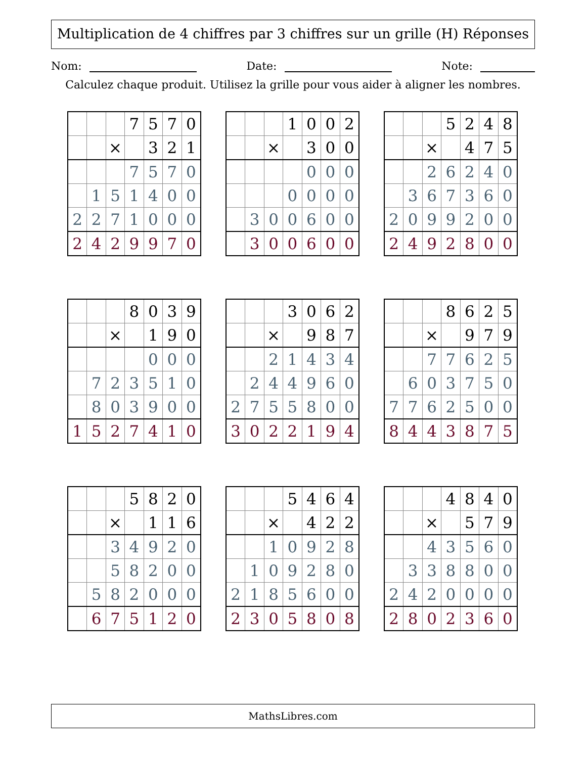Multiplication de 4 chiffres par 3 chiffres sur un grille (H) Réponses
Nom: Date: Note:
Calculez chaque produit. Utilisez la grille pour vous aider à aligner les nombres.
| | | | 7 | 5 | 7 | 0 |
| | | × | | 3 | 2 | 1 |
| | | | 7 | 5 | 7 | 0 |
| | 1 | 5 | 1 | 4 | 0 | 0 |
| 2 | 2 | 7 | 1 | 0 | 0 | 0 |
| 2 | 4 | 2 | 9 | 9 | 7 | 0 |
| | | | 1 | 0 | 0 | 2 |
| | | × | | 3 | 0 | 0 |
| | | | | 0 | 0 | 0 |
| | | | 0 | 0 | 0 | 0 |
| | 3 | 0 | 0 | 6 | 0 | 0 |
| | 3 | 0 | 0 | 6 | 0 | 0 |
| | | | 5 | 2 | 4 | 8 |
| | | × | | 4 | 7 | 5 |
| | | 2 | 6 | 2 | 4 | 0 |
| | 3 | 6 | 7 | 3 | 6 | 0 |
| 2 | 0 | 9 | 9 | 2 | 0 | 0 |
| 2 | 4 | 9 | 2 | 8 | 0 | 0 |
| | | | 8 | 0 | 3 | 9 |
| | | × | | 1 | 9 | 0 |
| | | | | 0 | 0 | 0 |
| | 7 | 2 | 3 | 5 | 1 | 0 |
| | 8 | 0 | 3 | 9 | 0 | 0 |
| 1 | 5 | 2 | 7 | 4 | 1 | 0 |
| | | | 3 | 0 | 6 | 2 |
| | | × | | 9 | 8 | 7 |
| | | 2 | 1 | 4 | 3 | 4 |
| | 2 | 4 | 4 | 9 | 6 | 0 |
| 2 | 7 | 5 | 5 | 8 | 0 | 0 |
| 3 | 0 | 2 | 2 | 1 | 9 | 4 |
| | | | 8 | 6 | 2 | 5 |
| | | × | | 9 | 7 | 9 |
| | | 7 | 7 | 6 | 2 | 5 |
| | 6 | 0 | 3 | 7 | 5 | 0 |
| 7 | 7 | 6 | 2 | 5 | 0 | 0 |
| 8 | 4 | 4 | 3 | 8 | 7 | 5 |
| | | | 5 | 8 | 2 | 0 |
| | | × | | 1 | 1 | 6 |
| | | 3 | 4 | 9 | 2 | 0 |
| | | 5 | 8 | 2 | 0 | 0 |
| | 5 | 8 | 2 | 0 | 0 | 0 |
| | 6 | 7 | 5 | 1 | 2 | 0 |
| | | | 5 | 4 | 6 | 4 |
| | | × | | 4 | 2 | 2 |
| | | 1 | 0 | 9 | 2 | 8 |
| | 1 | 0 | 9 | 2 | 8 | 0 |
| 2 | 1 | 8 | 5 | 6 | 0 | 0 |
| 2 | 3 | 0 | 5 | 8 | 0 | 8 |
| | | | 4 | 8 | 4 | 0 |
| | | × | | 5 | 7 | 9 |
| | | 4 | 3 | 5 | 6 | 0 |
| | 3 | 3 | 8 | 8 | 0 | 0 |
| 2 | 4 | 2 | 0 | 0 | 0 | 0 |
| 2 | 8 | 0 | 2 | 3 | 6 | 0 |
MathsLibres.com